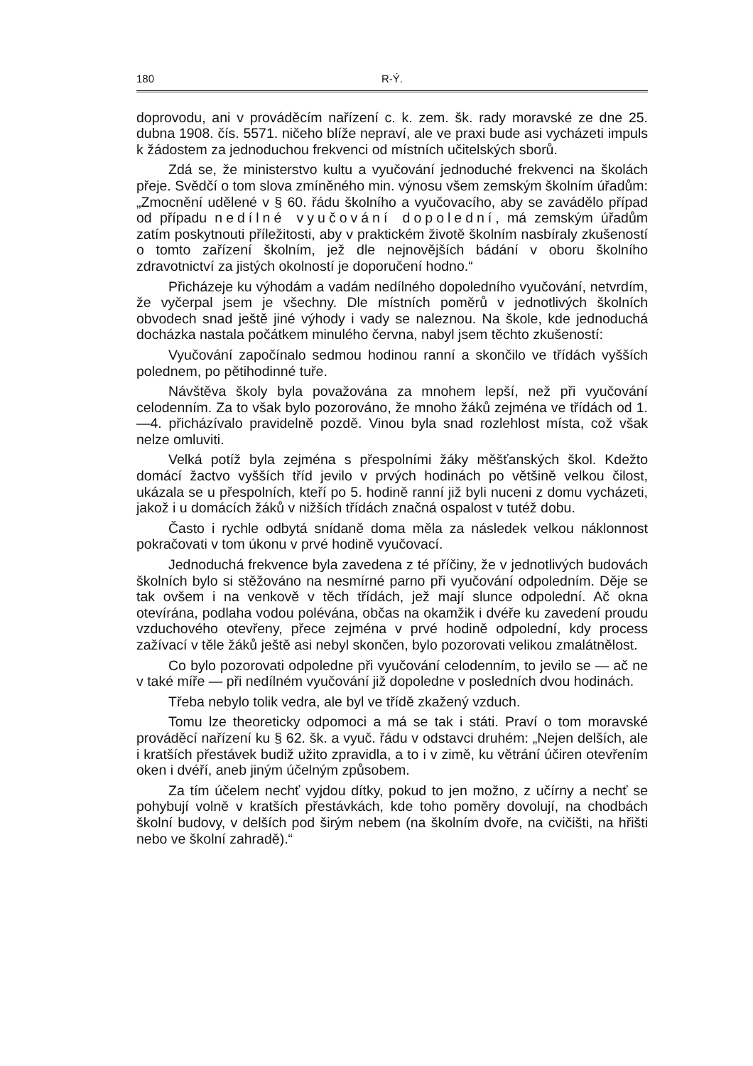180 R-Ý.
doprovodu, ani v prováděcím nařízení c. k. zem. šk. rady moravské ze dne 25. dubna 1908. čís. 5571. ničeho blíže nepraví, ale ve praxi bude asi vycházeti impuls k žádostem za jednoduchou frekvenci od místních učitelských sborů.
Zdá se, že ministerstvo kultu a vyučování jednoduché frekvenci na školách přeje. Svědčí o tom slova zmíněného min. výnosu všem zemským školním úřadům: „Zmocnění udělené v § 60. řádu školního a vyučovacího, aby se zavádělo případ od případu nedílné vyučování dopolední, má zemským úřadům zatím poskytnouti příležitosti, aby v praktickém životě školním nasbíraly zkušeností o tomto zařízení školním, jež dle nejnovějších bádání v oboru školního zdravotnictví za jistých okolností je doporučení hodno.“
Přicházeje ku výhodám a vadám nedílného dopoledního vyučování, netvrdím, že vyčerpal jsem je všechny. Dle místních poměrů v jednotlivých školních obvodech snad ještě jiné výhody i vady se naleznou. Na škole, kde jednoduchá docházka nastala počátkem minulého června, nabyl jsem těchto zkušeností:
Vyučování započínalo sedmou hodinou ranní a skončilo ve třídách vyšších polednem, po pětihodinné tuře.
Návštěva školy byla považována za mnohem lepší, než při vyučování celodenním. Za to však bylo pozorováno, že mnoho žáků zejména ve třídách od 1.—4. přicházívalo pravidelně pozdě. Vinou byla snad rozlehlost místa, což však nelze omluviti.
Velká potíž byla zejména s přespolními žáky měšťanských škol. Kdežto domácí žactvo vyšších tříd jevilo v prvých hodinách po většině velkou čilost, ukázala se u přespolních, kteří po 5. hodině ranní již byli nuceni z domu vycházeti, jakož i u domácích žáků v nižších třídách značná ospalost v tutéž dobu.
Často i rychle odbytá snídaně doma měla za následek velkou náklonnost pokračovati v tom úkonu v prvé hodině vyučovací.
Jednoduchá frekvence byla zavedena z té příčiny, že v jednotlivých budovách školních bylo si stěžováno na nesmírné parno při vyučování odpoledním. Děje se tak ovšem i na venkově v těch třídách, jež mají slunce odpolední. Ač okna otevírána, podlaha vodou polévána, občas na okamžik i dvéře ku zavedení proudu vzduchového otevřeny, přece zejména v prvé hodině odpolední, kdy process zažívací v těle žáků ještě asi nebyl skončen, bylo pozorovati velikou zmalátnělost.
Co bylo pozorovati odpoledne při vyučování celodenním, to jevilo se — ač ne v také míře — při nedílném vyučování již dopoledne v posledních dvou hodinách.
Třeba nebylo tolik vedra, ale byl ve třídě zkažený vzduch.
Tomu lze theoreticky odpomoci a má se tak i státi. Praví o tom moravské prováděcí nařízení ku § 62. šk. a vyuč. řádu v odstavci druhém: „Nejen delších, ale i kratších přestávek budiž užito zpravidla, a to i v zimě, ku větrání účiren otevřením oken i dvéří, aneb jiným účelným způsobem.
Za tím účelem nechť vyjdou dítky, pokud to jen možno, z učírny a nechť se pohybují volně v kratších přestávkách, kde toho poměry dovolují, na chodbách školní budovy, v delších pod širým nebem (na školním dvoře, na cvičišti, na hřišti nebo ve školní zahradě).“